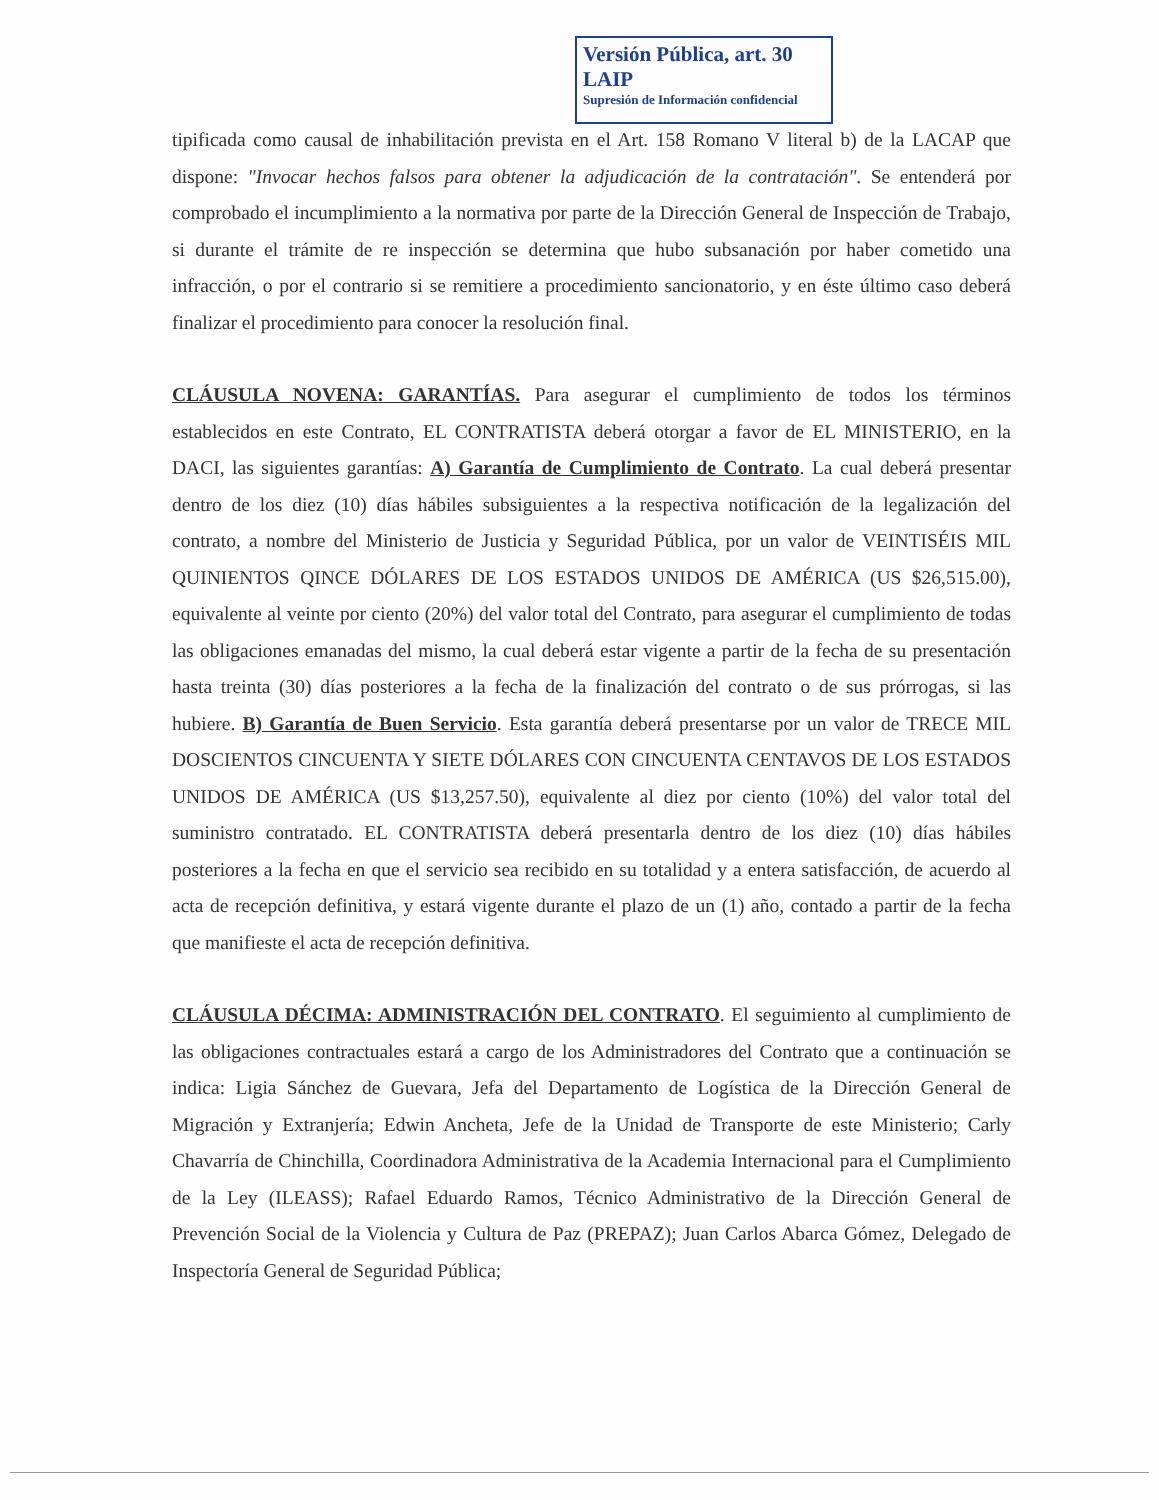Versión Pública, art. 30 LAIP
Supresión de Información confidencial
tipificada como causal de inhabilitación prevista en el Art. 158 Romano V literal b) de la LACAP que dispone: "Invocar hechos falsos para obtener la adjudicación de la contratación". Se entenderá por comprobado el incumplimiento a la normativa por parte de la Dirección General de Inspección de Trabajo, si durante el trámite de re inspección se determina que hubo subsanación por haber cometido una infracción, o por el contrario si se remitiere a procedimiento sancionatorio, y en éste último caso deberá finalizar el procedimiento para conocer la resolución final.
CLÁUSULA NOVENA: GARANTÍAS. Para asegurar el cumplimiento de todos los términos establecidos en este Contrato, EL CONTRATISTA deberá otorgar a favor de EL MINISTERIO, en la DACI, las siguientes garantías: A) Garantía de Cumplimiento de Contrato. La cual deberá presentar dentro de los diez (10) días hábiles subsiguientes a la respectiva notificación de la legalización del contrato, a nombre del Ministerio de Justicia y Seguridad Pública, por un valor de VEINTISÉIS MIL QUINIENTOS QINCE DÓLARES DE LOS ESTADOS UNIDOS DE AMÉRICA (US $26,515.00), equivalente al veinte por ciento (20%) del valor total del Contrato, para asegurar el cumplimiento de todas las obligaciones emanadas del mismo, la cual deberá estar vigente a partir de la fecha de su presentación hasta treinta (30) días posteriores a la fecha de la finalización del contrato o de sus prórrogas, si las hubiere. B) Garantía de Buen Servicio. Esta garantía deberá presentarse por un valor de TRECE MIL DOSCIENTOS CINCUENTA Y SIETE DÓLARES CON CINCUENTA CENTAVOS DE LOS ESTADOS UNIDOS DE AMÉRICA (US $13,257.50), equivalente al diez por ciento (10%) del valor total del suministro contratado. EL CONTRATISTA deberá presentarla dentro de los diez (10) días hábiles posteriores a la fecha en que el servicio sea recibido en su totalidad y a entera satisfacción, de acuerdo al acta de recepción definitiva, y estará vigente durante el plazo de un (1) año, contado a partir de la fecha que manifieste el acta de recepción definitiva.
CLÁUSULA DÉCIMA: ADMINISTRACIÓN DEL CONTRATO. El seguimiento al cumplimiento de las obligaciones contractuales estará a cargo de los Administradores del Contrato que a continuación se indica: Ligia Sánchez de Guevara, Jefa del Departamento de Logística de la Dirección General de Migración y Extranjería; Edwin Ancheta, Jefe de la Unidad de Transporte de este Ministerio; Carly Chavarría de Chinchilla, Coordinadora Administrativa de la Academia Internacional para el Cumplimiento de la Ley (ILEASS); Rafael Eduardo Ramos, Técnico Administrativo de la Dirección General de Prevención Social de la Violencia y Cultura de Paz (PREPAZ); Juan Carlos Abarca Gómez, Delegado de Inspectoría General de Seguridad Pública;